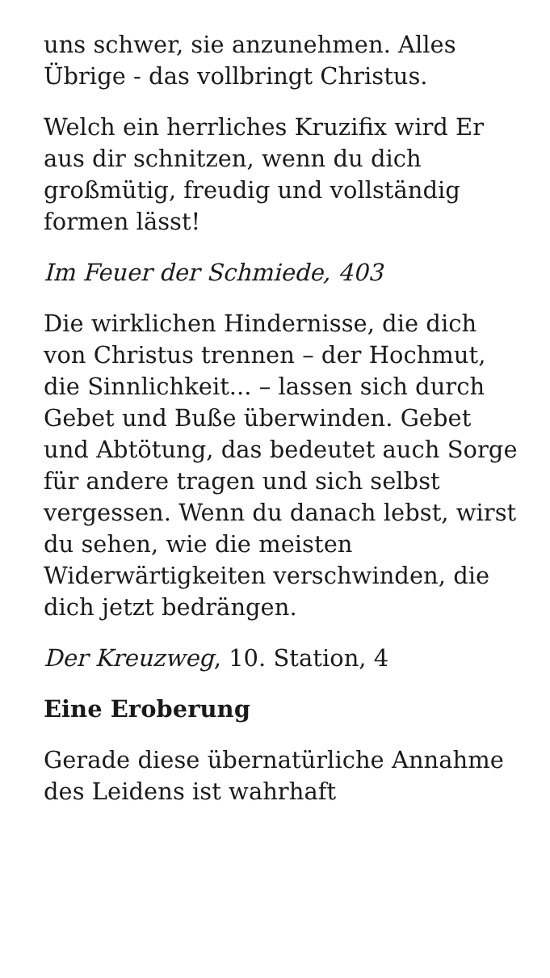uns schwer, sie anzunehmen. Alles Übrige - das vollbringt Christus.
Welch ein herrliches Kruzifix wird Er aus dir schnitzen, wenn du dich großmütig, freudig und vollständig formen lässt!
Im Feuer der Schmiede, 403
Die wirklichen Hindernisse, die dich von Christus trennen – der Hochmut, die Sinnlichkeit... – lassen sich durch Gebet und Buße überwinden. Gebet und Abtötung, das bedeutet auch Sorge für andere tragen und sich selbst vergessen. Wenn du danach lebst, wirst du sehen, wie die meisten Widerwärtigkeiten verschwinden, die dich jetzt bedrängen.
Der Kreuzweg, 10. Station, 4
Eine Eroberung
Gerade diese übernatürliche Annahme des Leidens ist wahrhaft